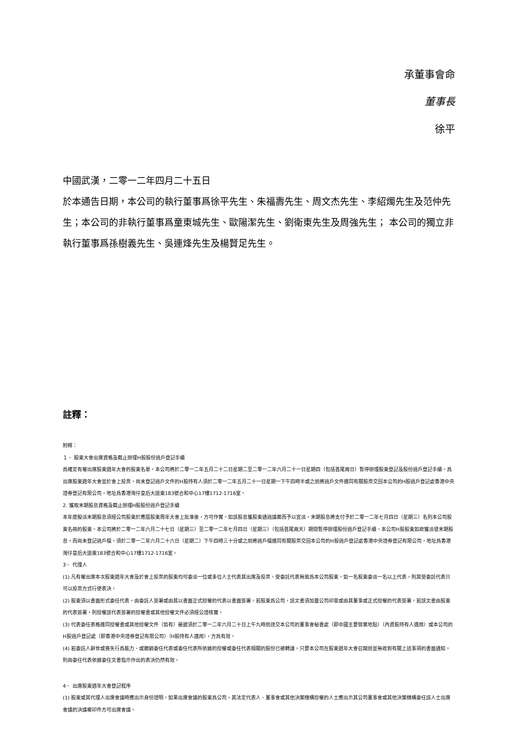承董事會命
董事長
徐平
中國武漢，二零一二年四月二十五日
於本通告日期，本公司的執行董事爲徐平先生、朱福壽先生、周文杰先生、李紹燭先生及范仲先生；本公司的非執行董事爲童東城先生、歐陽潔先生、劉衛東先生及周強先生； 本公司的獨立非執行董事爲孫樹義先生、吳連烽先生及楊賢足先生。
註釋：
附釋：
１、 股東大會出席資格及截止辦理H股股份過戶登記手續
爲確定有權出席股東週年大會的股東名單，本公司將於二零一二年五月二十二日星期二至二零一二年六月二十一日星期四（包括首尾兩日）暫停辦理股東登記及股份過戶登記手續。爲出席股東週年大會並於會上投票，尚未登記過戶文件的H股持有人須於二零一二年五月二十一日星期一下午四時半或之前將過戶文件連同有關股票交回本公司的H股過戶登記處香港中央證券登記有限公司，地址爲香港灣仔皇后大道東183號合和中心17樓1712-1716室。
2. 獲取末期股息資格及截止辦理H股股份過戶登記手續
本年度擬派末期股息須經公司股東於應屆股東周年大會上批准後，方可作實。如該股息獲股東通過議案而予以宣派，末期股息將支付予於二零一二年七月四日（星期三）名列本公司股東名冊的股東。本公司將於二零一二年六月二十七日（星期三）至二零一二年七月四日（星期三）（包括首尾兩天）期間暫停辦理股份過戶登記手續。本公司H股股東如欲獲派發末期股息，而尚未登記過戶檔，須於二零一二年六月二十六日（星期二）下午四時三十分或之前將過戶檔連同有關股票交回本公司的H股過戶登記處香港中央證券登記有限公司，地址爲香港灣仔皇后大道東183號合和中心17樓1712-1716室。
3、 代理人
(1) 凡有權出席本次股東週年大會及於會上投票的股東均可委派一位或多位人士代表其出席及投票。受委託代表無需爲本公司股東。如一名股東委派一名以上代表，則其受委託代表只可以投票方式行使表決。
(2) 股東須以書面形式委任代表，由委託人簽署或由其以書面正式授權的代表以書面簽署。若股東爲公司，該文書須加蓋公司印章或由其董事或正式授權的代表簽署。若該文書由股東的代表簽署，則授權該代表簽署的授權書或其他授權文件必須經公證核實。
(3) 代表委任表格連同授權書或其他授權文件（如有）最遲須於二零一二年六月二十日上午九時前送交本公司的董事會秘書處（即中國主要營業地點）（內資股持有人適用）或本公司的H股過戶登記處（即香港中央證券登記有限公司）（H股持有人適用），方爲有效。
(4) 若委託人辭世或喪失行爲能力、或撤銷委任代表或委任代表所依據的授權或委任代表相關的股份已被轉讓，只要本公司在股東週年大會召開前並無收到有關上述事項的書面通知，則由委任代表依據委任文書指示作出的表決仍然有效。
4、 出席股東週年大會登記程序
(1) 股東或其代理人出席會議時應出示身份證明。如果出席會議的股東爲公司，其法定代表人、董事會或其他決策機構授權的人士應出示其公司董事會或其他決策機構委任該人士出席會議的決議複印件方可出席會議。